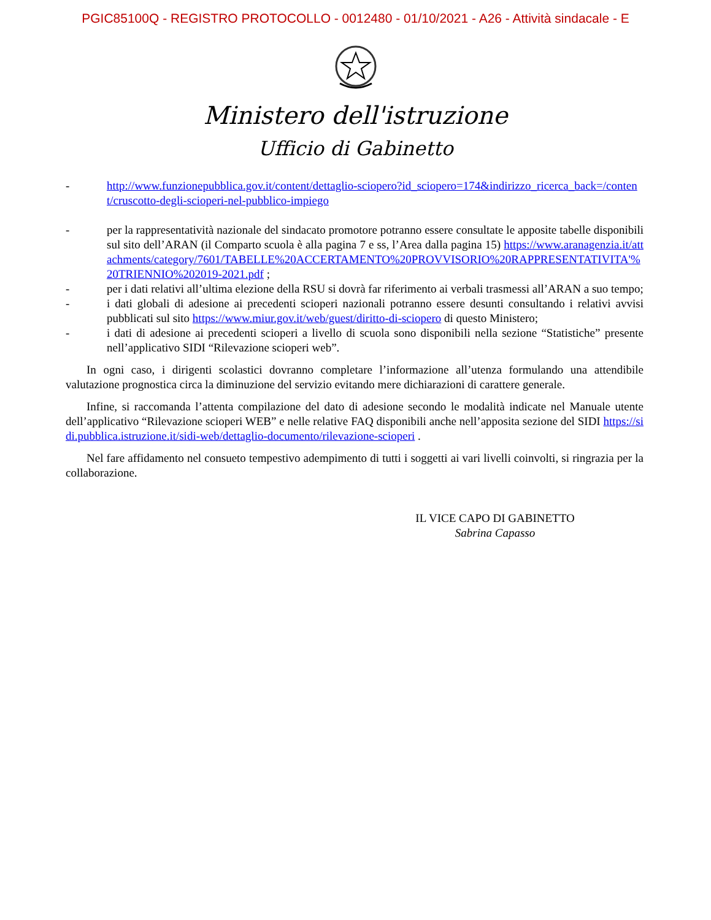PGIC85100Q - REGISTRO PROTOCOLLO - 0012480 - 01/10/2021 - A26 - Attività sindacale - E
Ministero dell'istruzione
Ufficio di Gabinetto
- http://www.funzionepubblica.gov.it/content/dettaglio-sciopero?id_sciopero=174&indirizzo_ricerca_back=/content/cruscotto-degli-scioperi-nel-pubblico-impiego
- per la rappresentatività nazionale del sindacato promotore potranno essere consultate le apposite tabelle disponibili sul sito dell’ARAN (il Comparto scuola è alla pagina 7 e ss, l’Area dalla pagina 15) https://www.aranagenzia.it/attachments/category/7601/TABELLE%20ACCERTAMENTO%20PROVVISORIO%20RAPPRESENTATIVITA'%20TRIENNIO%202019-2021.pdf ;
- per i dati relativi all’ultima elezione della RSU si dovrà far riferimento ai verbali trasmessi all’ARAN a suo tempo;
- i dati globali di adesione ai precedenti scioperi nazionali potranno essere desunti consultando i relativi avvisi pubblicati sul sito https://www.miur.gov.it/web/guest/diritto-di-sciopero di questo Ministero;
- i dati di adesione ai precedenti scioperi a livello di scuola sono disponibili nella sezione “Statistiche” presente nell’applicativo SIDI “Rilevazione scioperi web”.
In ogni caso, i dirigenti scolastici dovranno completare l’informazione all’utenza formulando una attendibile valutazione prognostica circa la diminuzione del servizio evitando mere dichiarazioni di carattere generale.
Infine, si raccomanda l’attenta compilazione del dato di adesione secondo le modalità indicate nel Manuale utente dell’applicativo “Rilevazione scioperi WEB” e nelle relative FAQ disponibili anche nell’apposita sezione del SIDI https://sidi.pubblica.istruzione.it/sidi-web/dettaglio-documento/rilevazione-scioperi .
Nel fare affidamento nel consueto tempestivo adempimento di tutti i soggetti ai vari livelli coinvolti, si ringrazia per la collaborazione.
IL VICE CAPO DI GABINETTO
Sabrina Capasso